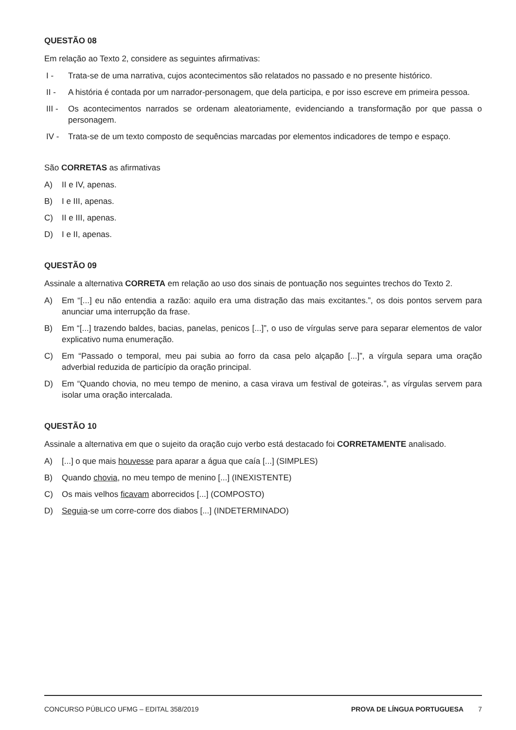QUESTÃO 08
Em relação ao Texto 2, considere as seguintes afirmativas:
I - Trata-se de uma narrativa, cujos acontecimentos são relatados no passado e no presente histórico.
II - A história é contada por um narrador-personagem, que dela participa, e por isso escreve em primeira pessoa.
III - Os acontecimentos narrados se ordenam aleatoriamente, evidenciando a transformação por que passa o personagem.
IV - Trata-se de um texto composto de sequências marcadas por elementos indicadores de tempo e espaço.
São CORRETAS as afirmativas
A) II e IV, apenas.
B) I e III, apenas.
C) II e III, apenas.
D) I e II, apenas.
QUESTÃO 09
Assinale a alternativa CORRETA em relação ao uso dos sinais de pontuação nos seguintes trechos do Texto 2.
A) Em “[...] eu não entendia a razão: aquilo era uma distração das mais excitantes.”, os dois pontos servem para anunciar uma interrupção da frase.
B) Em “[...] trazendo baldes, bacias, panelas, penicos [...]”, o uso de vírgulas serve para separar elementos de valor explicativo numa enumeração.
C) Em “Passado o temporal, meu pai subia ao forro da casa pelo alçapão [...]”, a vírgula separa uma oração adverbial reduzida de particípio da oração principal.
D) Em “Quando chovia, no meu tempo de menino, a casa virava um festival de goteiras.”, as vírgulas servem para isolar uma oração intercalada.
QUESTÃO 10
Assinale a alternativa em que o sujeito da oração cujo verbo está destacado foi CORRETAMENTE analisado.
A) [...] o que mais houvesse para aparar a água que caía [...] (SIMPLES)
B) Quando chovia, no meu tempo de menino [...] (INEXISTENTE)
C) Os mais velhos ficavam aborrecidos [...] (COMPOSTO)
D) Seguia-se um corre-corre dos diabos [...] (INDETERMINADO)
CONCURSO PÚBLICO UFMG – EDITAL 358/2019 PROVA DE LÍNGUA PORTUGUESA 7